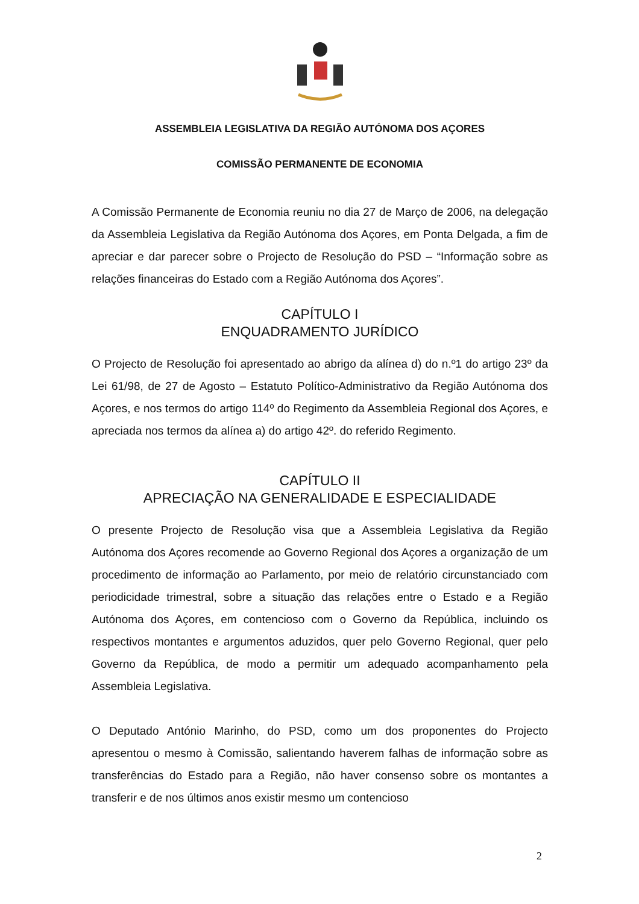ASSEMBLEIA LEGISLATIVA DA REGIÃO AUTÓNOMA DOS AÇORES
COMISSÃO PERMANENTE DE ECONOMIA
A Comissão Permanente de Economia reuniu no dia 27 de Março de 2006, na delegação da Assembleia Legislativa da Região Autónoma dos Açores, em Ponta Delgada, a fim de apreciar e dar parecer sobre o Projecto de Resolução do PSD – “Informação sobre as relações financeiras do Estado com a Região Autónoma dos Açores”.
CAPÍTULO I
ENQUADRAMENTO JURÍDICO
O Projecto de Resolução foi apresentado ao abrigo da alínea d) do n.º1 do artigo 23º da Lei 61/98, de 27 de Agosto – Estatuto Político-Administrativo da Região Autónoma dos Açores, e nos termos do artigo 114º do Regimento da Assembleia Regional dos Açores, e apreciada nos termos da alínea a) do artigo 42º. do referido Regimento.
CAPÍTULO II
APRECIAÇÃO NA GENERALIDADE E ESPECIALIDADE
O presente Projecto de Resolução visa que a Assembleia Legislativa da Região Autónoma dos Açores recomende ao Governo Regional dos Açores a organização de um procedimento de informação ao Parlamento, por meio de relatório circunstanciado com periodicidade trimestral, sobre a situação das relações entre o Estado e a Região Autónoma dos Açores, em contencioso com o Governo da República, incluindo os respectivos montantes e argumentos aduzidos, quer pelo Governo Regional, quer pelo Governo da República, de modo a permitir um adequado acompanhamento pela Assembleia Legislativa.
O Deputado António Marinho, do PSD, como um dos proponentes do Projecto apresentou o mesmo à Comissão, salientando haverem falhas de informação sobre as transferências do Estado para a Região, não haver consenso sobre os montantes a transferir e de nos últimos anos existir mesmo um contencioso
2